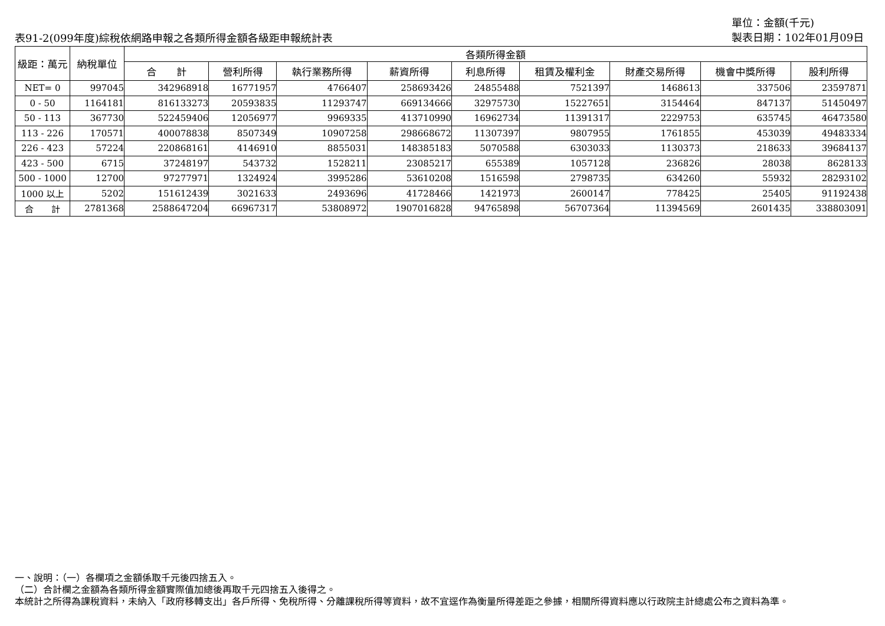表91-2(099年度)綜稅依網路申報之各類所得金額各級距申報統計表
單位：金額(千元)
製表日期：102年01月09日
| 級距：萬元 | 納稅單位 | 各類所得金額 | | | | | | | | |
| --- | --- | --- | --- | --- | --- | --- | --- | --- | --- | --- |
| | | 合 計 | 營利所得 | 執行業務所得 | 薪資所得 | 利息所得 | 租賃及權利金 | 財產交易所得 | 機會中獎所得 | 股利所得 |
| NET= 0 | 997045 | 342968918 | 16771957 | 4766407 | 258693426 | 24855488 | 7521397 | 1468613 | 337506 | 23597871 |
| 0 - 50 | 1164181 | 816133273 | 20593835 | 11293747 | 669134666 | 32975730 | 15227651 | 3154464 | 847137 | 51450497 |
| 50 - 113 | 367730 | 522459406 | 12056977 | 9969335 | 413710990 | 16962734 | 11391317 | 2229753 | 635745 | 46473580 |
| 113 - 226 | 170571 | 400078838 | 8507349 | 10907258 | 298668672 | 11307397 | 9807955 | 1761855 | 453039 | 49483334 |
| 226 - 423 | 57224 | 220868161 | 4146910 | 8855031 | 148385183 | 5070588 | 6303033 | 1130373 | 218633 | 39684137 |
| 423 - 500 | 6715 | 37248197 | 543732 | 1528211 | 23085217 | 655389 | 1057128 | 236826 | 28038 | 8628133 |
| 500 - 1000 | 12700 | 97277971 | 1324924 | 3995286 | 53610208 | 1516598 | 2798735 | 634260 | 55932 | 28293102 |
| 1000 以上 | 5202 | 151612439 | 3021633 | 2493696 | 41728466 | 1421973 | 2600147 | 778425 | 25405 | 91192438 |
| 合 計 | 2781368 | 2588647204 | 66967317 | 53808972 | 1907016828 | 94765898 | 56707364 | 11394569 | 2601435 | 338803091 |
一、說明：（一）各欄項之金額係取千元後四捨五入。
（二）合計欄之金額為各類所得金額實際值加總後再取千元四捨五入後得之。
本統計之所得為課稅資料，未納入「政府移轉支出」各戶所得、免稅所得、分離課稅所得等資料，故不宜逕作為衡量所得差距之參據，相關所得資料應以行政院主計總處公布之資料為準。